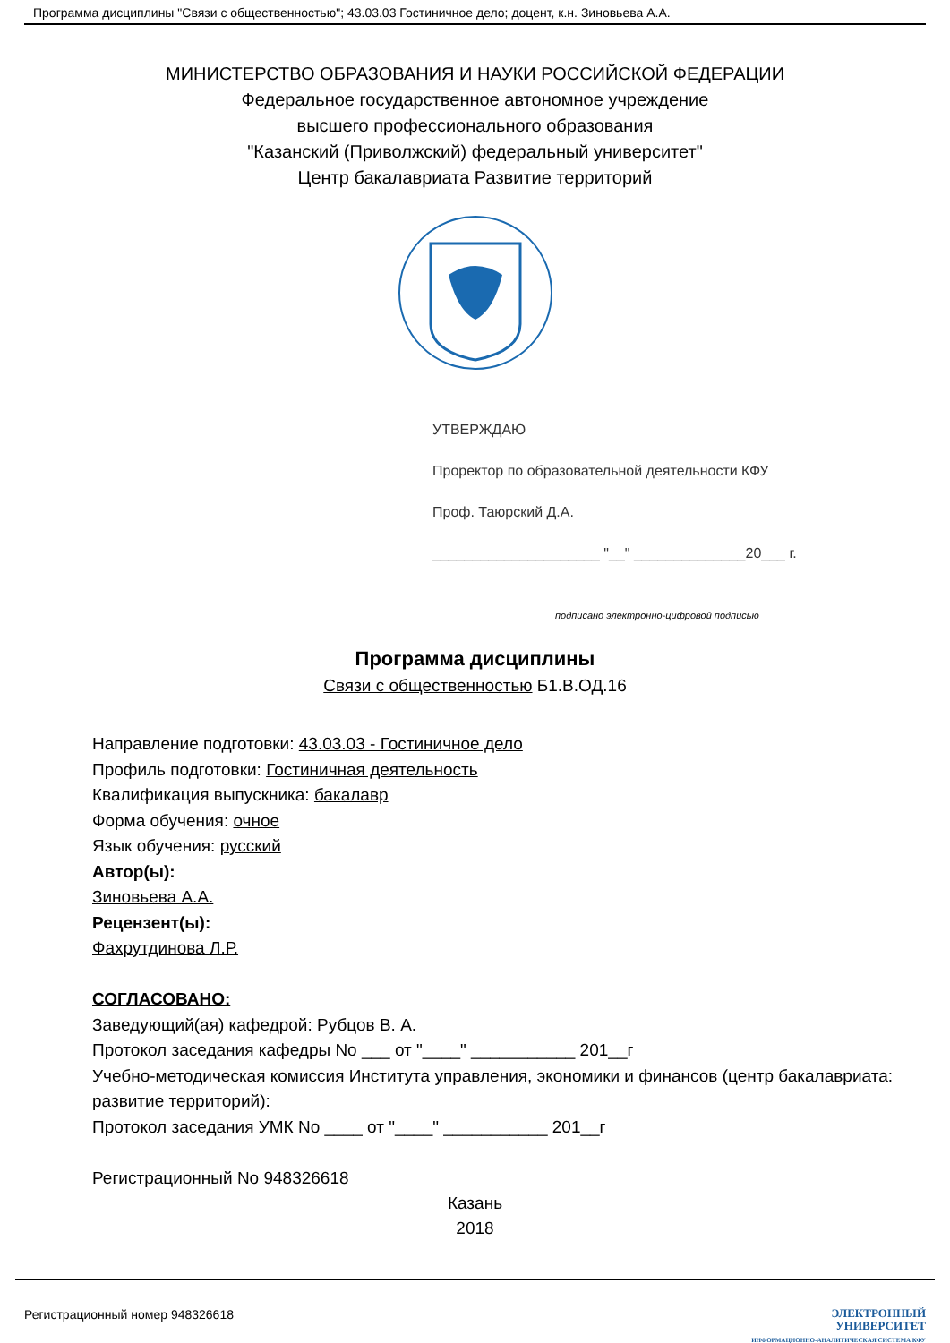Программа дисциплины "Связи с общественностью"; 43.03.03 Гостиничное дело; доцент, к.н. Зиновьева А.А.
МИНИСТЕРСТВО ОБРАЗОВАНИЯ И НАУКИ РОССИЙСКОЙ ФЕДЕРАЦИИ
Федеральное государственное автономное учреждение
высшего профессионального образования
"Казанский (Приволжский) федеральный университет"
Центр бакалавриата Развитие территорий
УТВЕРЖДАЮ
Проректор по образовательной деятельности КФУ
Проф. Таюрский Д.А.
_____________________ "__" ______________20___ г.
подписано электронно-цифровой подписью
Программа дисциплины
Связи с общественностью Б1.В.ОД.16
Направление подготовки: 43.03.03 - Гостиничное дело
Профиль подготовки: Гостиничная деятельность
Квалификация выпускника: бакалавр
Форма обучения: очное
Язык обучения: русский
Автор(ы):
Зиновьева А.А.
Рецензент(ы):
Фахрутдинова Л.Р.
СОГЛАСОВАНО:
Заведующий(ая) кафедрой: Рубцов В. А.
Протокол заседания кафедры No ___ от "____" ___________ 201__г
Учебно-методическая комиссия Института управления, экономики и финансов (центр бакалавриата: развитие территорий):
Протокол заседания УМК No ____ от "____" ___________ 201__г
Регистрационный No 948326618
Казань
2018
Регистрационный номер 948326618
ЭЛЕКТРОННЫЙ
УНИВЕРСИТЕТ
ИНФОРМАЦИОННО-АНАЛИТИЧЕСКАЯ СИСТЕМА КФУ